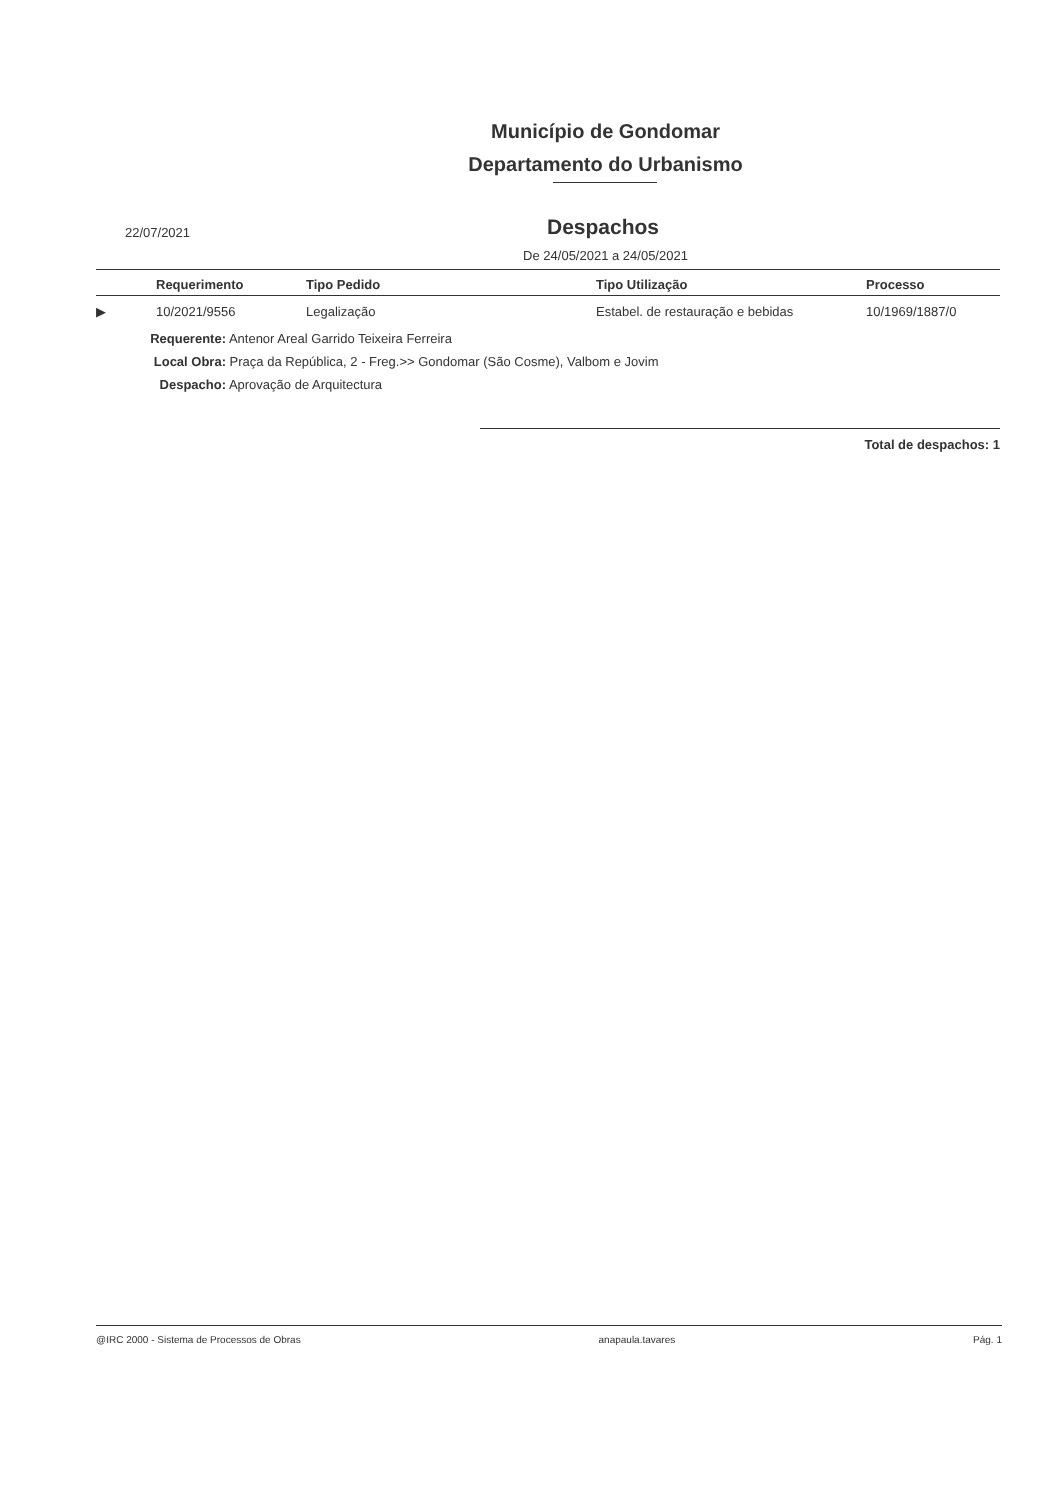Município de Gondomar
Departamento do Urbanismo
22/07/2021
Despachos
De 24/05/2021 a 24/05/2021
| | Requerimento | Tipo Pedido | Tipo Utilização | Processo |
| --- | --- | --- | --- | --- |
| ▶ | 10/2021/9556 | Legalização | Estabel. de restauração e bebidas | 10/1969/1887/0 |
Requerente: Antenor Areal Garrido Teixeira Ferreira
Local Obra: Praça da República, 2 - Freg.>> Gondomar (São Cosme), Valbom e Jovim
Despacho: Aprovação de Arquitectura
Total de despachos: 1
@IRC 2000 - Sistema de Processos de Obras anapaula.tavares Pág. 1